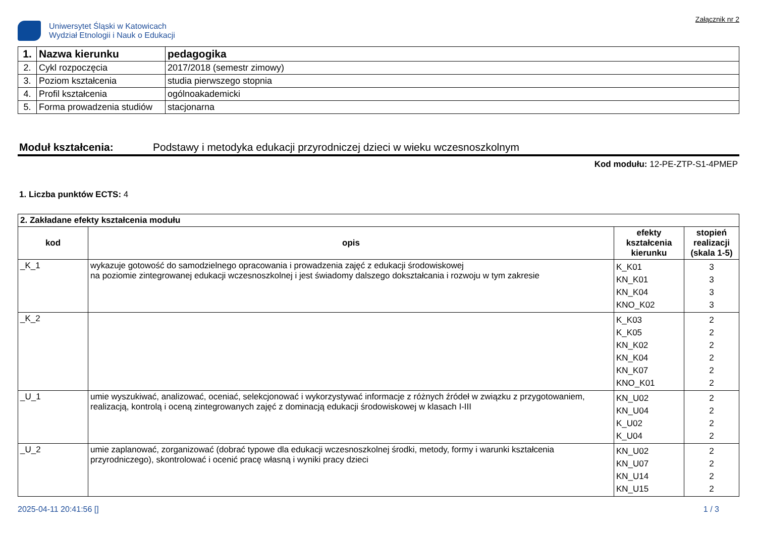Uniwersytet Śląski w Katowicach
Wydział Etnologii i Nauk o Edukacji
Załącznik nr 2
| 1. | Nazwa kierunku | pedagogika |
| 2. | Cykl rozpoczęcia | 2017/2018 (semestr zimowy) |
| 3. | Poziom kształcenia | studia pierwszego stopnia |
| 4. | Profil kształcenia | ogólnoakademicki |
| 5. | Forma prowadzenia studiów | stacjonarna |
Moduł kształcenia: Podstawy i metodyka edukacji przyrodniczej dzieci w wieku wczesnoszkolnym
Kod modułu: 12-PE-ZTP-S1-4PMEP
1. Liczba punktów ECTS: 4
| 2. Zakładane efekty kształcenia modułu | | | |
| kod | opis | efekty kształcenia kierunku | stopień realizacji (skala 1-5) |
| _K_1 | wykazuje gotowość do samodzielnego opracowania i prowadzenia zajęć z edukacji środowiskowej na poziomie zintegrowanej edukacji wczesnoszkolnej i jest świadomy dalszego dokształcania i rozwoju w tym zakresie | K_K01 KN_K01 KN_K04 KNO_K02 | 3 3 3 3 |
| _K_2 | | K_K03 K_K05 KN_K02 KN_K04 KN_K07 KNO_K01 | 2 2 2 2 2 2 |
| _U_1 | umie wyszukiwać, analizować, oceniać, selekcjonować i wykorzystywać informacje z różnych źródeł w związku z przygotowaniem, realizacją, kontrolą i oceną zintegrowanych zajęć z dominacją edukacji środowiskowej w klasach I-III | KN_U02 KN_U04 K_U02 K_U04 | 2 2 2 2 |
| _U_2 | umie zaplanować, zorganizować (dobrać typowe dla edukacji wczesnoszkolnej środki, metody, formy i warunki kształcenia przyrodniczego), skontrolować i ocenić pracę własną i wyniki pracy dzieci | KN_U02 KN_U07 KN_U14 KN_U15 | 2 2 2 2 |
2025-04-11 20:41:56 [] 1 / 3